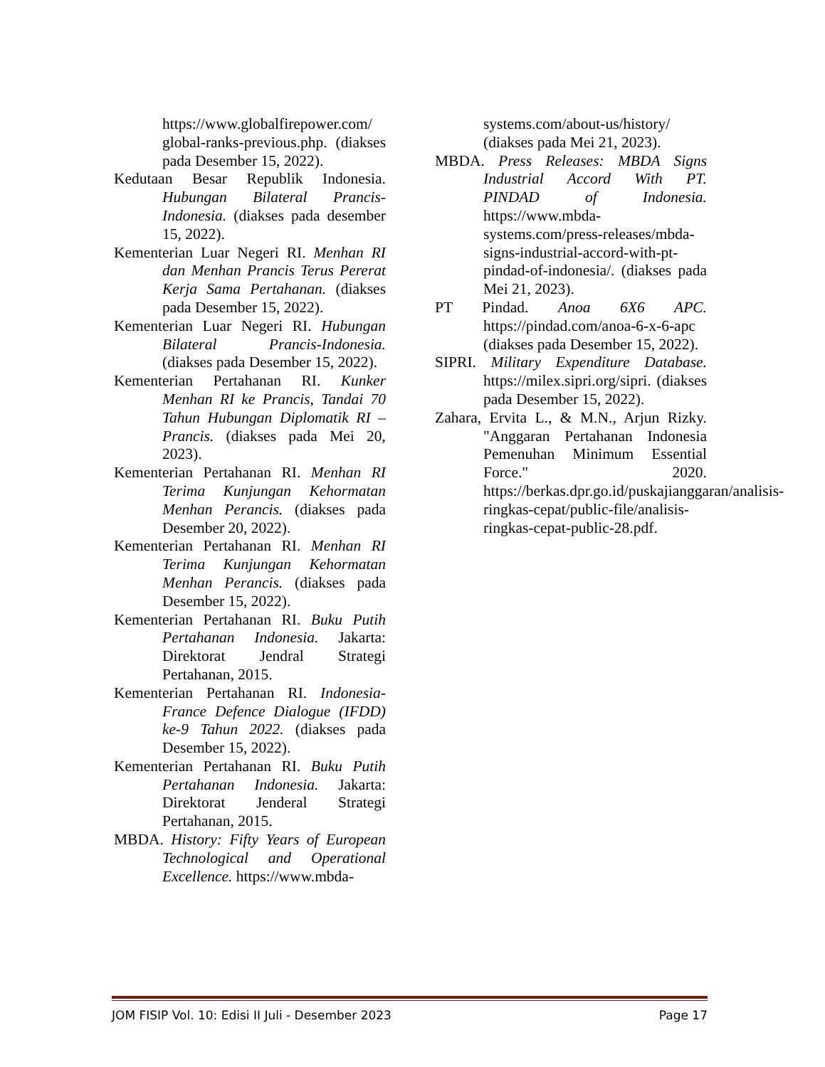https://www.globalfirepower.com/ global-ranks-previous.php. (diakses pada Desember 15, 2022).
Kedutaan Besar Republik Indonesia. Hubungan Bilateral Prancis-Indonesia. (diakses pada desember 15, 2022).
Kementerian Luar Negeri RI. Menhan RI dan Menhan Prancis Terus Pererat Kerja Sama Pertahanan. (diakses pada Desember 15, 2022).
Kementerian Luar Negeri RI. Hubungan Bilateral Prancis-Indonesia. (diakses pada Desember 15, 2022).
Kementerian Pertahanan RI. Kunker Menhan RI ke Prancis, Tandai 70 Tahun Hubungan Diplomatik RI – Prancis. (diakses pada Mei 20, 2023).
Kementerian Pertahanan RI. Menhan RI Terima Kunjungan Kehormatan Menhan Perancis. (diakses pada Desember 20, 2022).
Kementerian Pertahanan RI. Menhan RI Terima Kunjungan Kehormatan Menhan Perancis. (diakses pada Desember 15, 2022).
Kementerian Pertahanan RI. Buku Putih Pertahanan Indonesia. Jakarta: Direktorat Jendral Strategi Pertahanan, 2015.
Kementerian Pertahanan RI. Indonesia-France Defence Dialogue (IFDD) ke-9 Tahun 2022. (diakses pada Desember 15, 2022).
Kementerian Pertahanan RI. Buku Putih Pertahanan Indonesia. Jakarta: Direktorat Jenderal Strategi Pertahanan, 2015.
MBDA. History: Fifty Years of European Technological and Operational Excellence. https://www.mbda-
systems.com/about-us/history/ (diakses pada Mei 21, 2023).
MBDA. Press Releases: MBDA Signs Industrial Accord With PT. PINDAD of Indonesia. https://www.mbda-systems.com/press-releases/mbda-signs-industrial-accord-with-pt-pindad-of-indonesia/. (diakses pada Mei 21, 2023).
PT Pindad. Anoa 6X6 APC. https://pindad.com/anoa-6-x-6-apc (diakses pada Desember 15, 2022).
SIPRI. Military Expenditure Database. https://milex.sipri.org/sipri. (diakses pada Desember 15, 2022).
Zahara, Ervita L., & M.N., Arjun Rizky. "Anggaran Pertahanan Indonesia Pemenuhan Minimum Essential Force." 2020. https://berkas.dpr.go.id/puskajianggaran/analisis-ringkas-cepat/public-file/analisis-ringkas-cepat-public-28.pdf.
JOM FISIP Vol. 10: Edisi II Juli - Desember 2023 Page 17